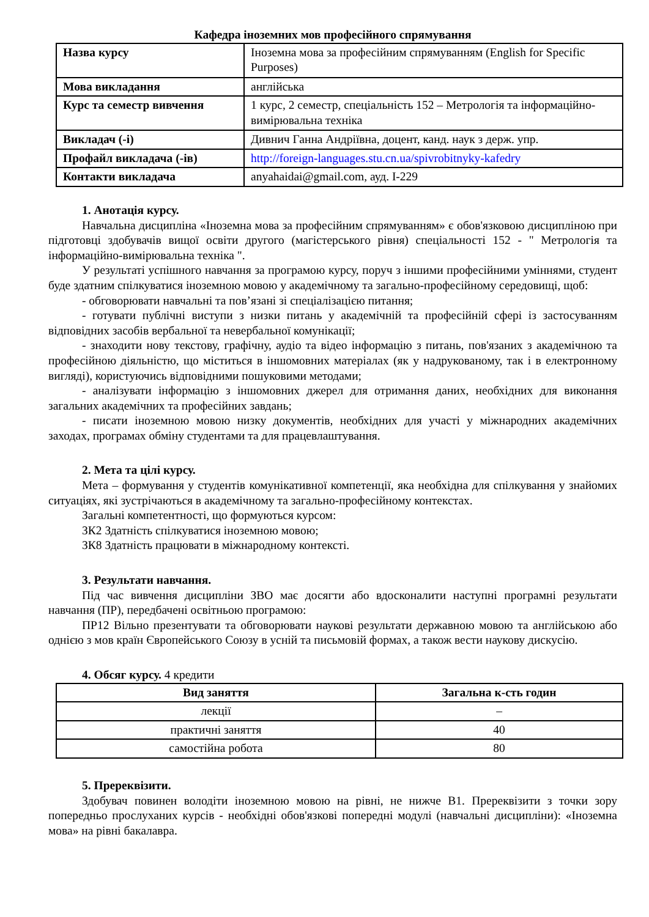Кафедра іноземних мов професійного спрямування
| Назва курсу | Іноземна мова за професійним спрямуванням (English for Specific Purposes) |
| Мова викладання | англійська |
| Курс та семестр вивчення | 1 курс, 2 семестр, спеціальність 152 – Метрологія та інформаційно-вимірювальна техніка |
| Викладач (-і) | Дивнич Ганна Андріївна, доцент, канд. наук з держ. упр. |
| Профайл викладача (-ів) | http://foreign-languages.stu.cn.ua/spivrobitnyky-kafedry |
| Контакти викладача | anyahaidai@gmail.com, ауд. І-229 |
1. Анотація курсу.
Навчальна дисципліна «Іноземна мова за професійним спрямуванням» є обов'язковою дисципліною при підготовці здобувачів вищої освіти другого (магістерського рівня) спеціальності 152 - " Метрологія та інформаційно-вимірювальна техніка ".
У результаті успішного навчання за програмою курсу, поруч з іншими професійними уміннями, студент буде здатним спілкуватися іноземною мовою у академічному та загально-професійному середовищі, щоб:
- обговорювати навчальні та пов’язані зі спеціалізацією питання;
- готувати публічні виступи з низки питань у академічній та професійній сфері із застосуванням відповідних засобів вербальної та невербальної комунікації;
- знаходити нову текстову, графічну, аудіо та відео інформацію з питань, пов'язаних з академічною та професійною діяльністю, що міститься в іншомовних матеріалах (як у надрукованому, так і в електронному вигляді), користуючись відповідними пошуковими методами;
- аналізувати інформацію з іншомовних джерел для отримання даних, необхідних для виконання загальних академічних та професійних завдань;
- писати іноземною мовою низку документів, необхідних для участі у міжнародних академічних заходах, програмах обміну студентами та для працевлаштування.
2. Мета та цілі курсу.
Мета – формування у студентів комунікативної компетенції, яка необхідна для спілкування у знайомих ситуаціях, які зустрічаються в академічному та загально-професійному контекстах.
Загальні компетентності, що формуються курсом:
ЗК2 Здатність спілкуватися іноземною мовою;
ЗК8 Здатність працювати в міжнародному контексті.
3. Результати навчання.
Під час вивчення дисципліни ЗВО має досягти або вдосконалити наступні програмні результати навчання (ПР), передбачені освітньою програмою:
ПР12 Вільно презентувати та обговорювати наукові результати державною мовою та англійською або однією з мов країн Європейського Союзу в усній та письмовій формах, а також вести наукову дискусію.
4. Обсяг курсу. 4 кредити
| Вид заняття | Загальна к-сть годин |
| --- | --- |
| лекції | – |
| практичні заняття | 40 |
| самостійна робота | 80 |
5. Пререквізити.
Здобувач повинен володіти іноземною мовою на рівні, не нижче В1. Пререквізити з точки зору попередньо прослуханих курсів - необхідні обов'язкові попередні модулі (навчальні дисципліни): «Іноземна мова» на рівні бакалавра.